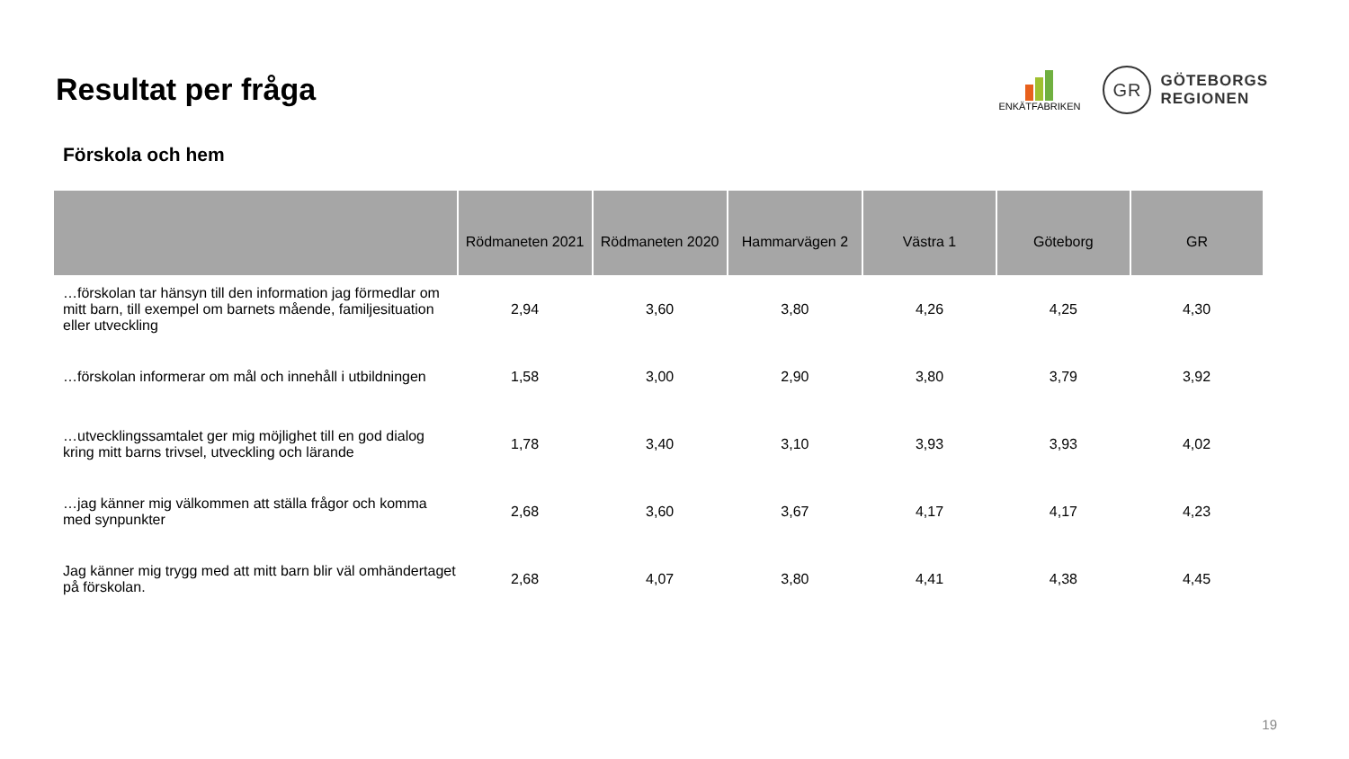Resultat per fråga
ENKÄTFABRIKEN
GR
GÖTEBORGS
REGIONEN
Förskola och hem
| | Rödmaneten 2021 | Rödmaneten 2020 | Hammarvägen 2 | Västra 1 | Göteborg | GR |
| --- | --- | --- | --- | --- | --- | --- |
| …förskolan tar hänsyn till den information jag förmedlar om mitt barn, till exempel om barnets mående, familjesituation eller utveckling | 2,94 | 3,60 | 3,80 | 4,26 | 4,25 | 4,30 |
| …förskolan informerar om mål och innehåll i utbildningen | 1,58 | 3,00 | 2,90 | 3,80 | 3,79 | 3,92 |
| …utvecklingssamtalet ger mig möjlighet till en god dialog kring mitt barns trivsel, utveckling och lärande | 1,78 | 3,40 | 3,10 | 3,93 | 3,93 | 4,02 |
| …jag känner mig välkommen att ställa frågor och komma med synpunkter | 2,68 | 3,60 | 3,67 | 4,17 | 4,17 | 4,23 |
| Jag känner mig trygg med att mitt barn blir väl omhändertaget på förskolan. | 2,68 | 4,07 | 3,80 | 4,41 | 4,38 | 4,45 |
19